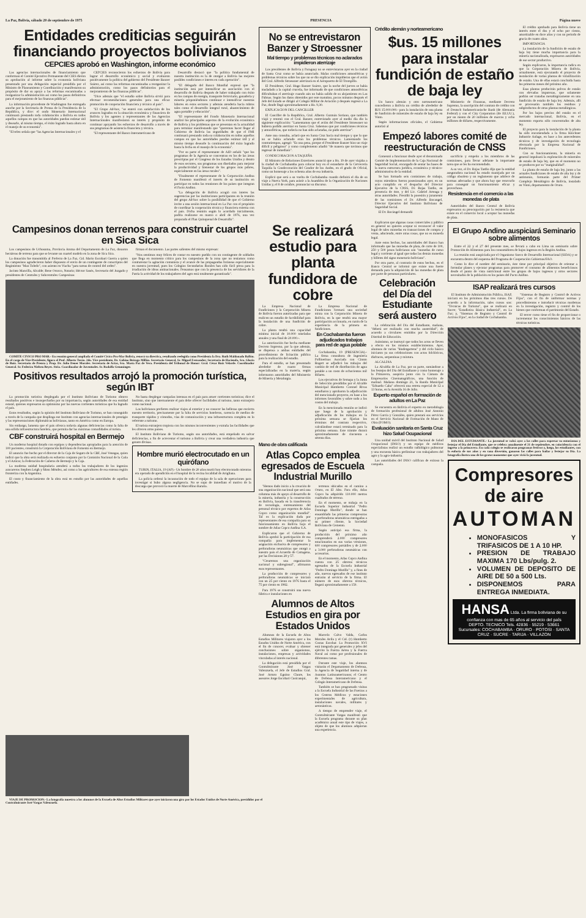La Paz, Bolivia, sábado 20 de septiembre de 1975 PRESENCIA Página nueve
Entidades crediticias seguirán financiando proyectos bolivianos
CEPCIES aprobó en Washington, informe económico
Las agencias internacionales de financiamiento que conforman el Comité Ejecutivo Permanente del CIES dieron su aprobación al informe sobre la economía boliviana presentado por una delegación especial presidida por el Ministro de Planeamiento y Coordinación y manifestaron su propósito de dar su apoyo a las reformas encaminadas a reorganizar la administración así como los pasos definitivos para el mejoramiento de las finanzas públicas".
La información procedente de Washington fue entregada anoche por la Secretaría de Prensa de la Presidencia de la República, y dice: el ondo Monetario Internacional continuará prestando toda colaboración a Bolivia en todos aquellos campos en que las autoridades puedan estimar útil y desearle, al mismo tiempo, el éxito logrado hasta ahora en el manejo de su economía".
"El telex señala que "las Agencias Internacionales y el
CEPCIES reconocieron los esfuerzos de Bolivia para lograr el desarrollo económico y social y evaluaron positivamente la política del gobierno del Presidente Banzer Suárez, así como las reformas encaminadas a reorganizar la administración, como los pasos definitorios para el mejoramiento de las finanzas públicas".
"Dice además que "el estudio sobre Bolivia sirvió para efectuar recomendaciones generales para una eficaz promoción de cooperación financiera y técnico al país".
"El Grupo Ad-hoc, "se enteró con satisfacción de los avances logrados en la situación económica y financiera de Bolivia y los agentes y representantes de las Agencias Internacionales manifestaron su interés y propósito de continuar apoyando los esfuerzos de desarrollo a través de sus programas de asistencia financiera y técnica.
"El representante del Banco Interamericano de
Desarrollo destacó que "la política fundamental de nuestra institución es la de otorgar a Bolivia las mejores posibles condiciones e interes en cada operación".
"El delegado del Banco Mundial expresó que "la institución está por intensificar su asociación con el desarrollo de Bolivia después de haber trabajado con éxito en los campos de energía, transporte ferroviario, ganadería y minería proponiéndonos continuar e intensificar nuestras labores en estos sectores y además atendería hacia rubros tales como el desarrollo integral rural, abastecimiento de agua portable y educación".
"El representante del Fondo Monetario Internacional analizó los principales aspectos de la evolución económica de Bolivia y los problemas que se presentan en la actualidad para terminar manifestando que "queremos hacer llegar al Gobierno de Bolivia las seguridades de que el FMI continuará prestando toda su colaboración en todos aquellos campos en que las autoridades puedan estimar útil y al mismo tiempo desearle la continuación del éxito logrado hasta la fecha en el manejo de la economía".
"Por su parte el representante de AID señaló "que los programas de la Agencia se concentran en los de las áreas prescriptas por el Congreso de los Estados Unidos y dentro de esos sectores, sus programas son diseñados para mejorar la productividad y bienestar de los grupos más pobres, especialmente en las áreas rurales".
"Finalmente el representante de la Corporación Andina de Fomento manifestó el interés de su institución en participar en todos las reuniones de los países que integran el Pacto Andino.
"La delegación de Bolivia acogió con interes las sugerencias por las instituciones participantes en la reunión del grupo Ad-hoc sobre la posibilidad de que el Gobierno invite a una sesión internacional en La Paz con el propósito de coordinar la cooperación técnica y financiera externa con el país. Dicha reunión según lo acordado inicialmente, podría realizarse en marzo o abril de 1976, una vez preparado el Plan Quinquenal de Desarrollo".
Campesinos donan terrenos para construir cuartel en Sica Sica
Los campesinos de Uchusuma, Provincia Aroma del Departamento de La Paz, donaron hectáreas de terreno para que se levante un cuartel modelo en la zona de Sica Sica.
La donación fue transmitida al Prefecto de La Paz, Cnl. Mario Escobari Guerra a quien los campesinos agradecieron haber dispuesto el envío de un contingente de conscriptos del Regimiento "Max Toledo", con asiento en Viacha "para tareas de control del orden".
Jacinto Mancilla, Alcalde; Rene Orozco, Notario; Héctor Sanés, Secretario del Juzgado y presidentes de Centrales y Subcentrales Campesinas
firman el documento. Las partes salientes del mismo expresan:
"Nos sentimos muy felices de contar en nuestro pueblo con un contingente de soldados que llega en momento crítico para los campesinos de la zona que no teníamos como contrarestar la agitación comunista y el avance de las propagandas foráneas especialmente en nuestra juventud, pues los Colegios Secundarios Rurales han sido fácil presa para la irradiación de ideas antinacionales. Pensamos que con la presencia de los servidores de la Patria la actividad de los trabajadores del agro está totalmente garantizada".
COMITE CIVICO PRO MAR.- En reunión general ampliada el Comité Cívico Pro-Mar Bolivia, renovó su directiva, resultando reelegida como Presidenta la Dra. Ruth Maldonado Ballón. En el cargo de Vice-Presidente, figura el Prof. Alberto Terán. 2do. Vice presidente, Dr. Gabino Beizaga Millán. Secretario General, Sr. Miguel Fernandez; Secretaria de Hacienda, Sra. Gloria de Ruiz. Secretario de Prensa y Prop. Dr. Julio Deuer Morales. Secretaria de Actas, Sra. María Paz de Vera. Presidenta del Tribunal de Honor: Gral. César Ruiz Velarde. Coordinador General. Sr. Federico Nielsen Reyes. Strio. Coordinador de Juventudes. Sr. Rodolfo Gemminger.
Positivos resultados arrojó la promoción turística, según IBT
La promoción turística desplegada por el Instituto Boliviano de Turismo obtuvo resultados positivos e insospechados por su importancia, según autoridades de esa entidad estatal, quienes expresaron su optimismo por las nuevas corrientes turísticas que ha logrado el país.
Estos resultados, según la opinión del Instituto Boliviano de Turismo, se han conseguido a través de la campaña que despliega ese Instituto con agencias internacionales de prestigio y las representaciones diplomáticas bolivianas, tanto en América como en Europa.
Sin embargo, lamenta que el país ofrezca todavía algunas deficiencias como la falta de una sólida infraestructura hotelera, que permita dar las máximas comodidades al turista.
CBF construirá hospital en Bermejo
Un moderno hospital dotado con equipos y dependencias apropiados para la atención de 100 pacientes, construirá la Corporación Boliviana de Fomento en Bermejo.
El anuncio fue hecho por el director de la Caja de Seguro de la CBF, José Venegas, quien indicó que la obra será realizada en esfuerzo conjunto por la Comisión Nacional de la Caña y el Azúcar, la Federación de Cañeros de Bermejo y la Caja.
La moderna unidad hospitalaria atenderá a todos los trabajadores de los ingenios azucareros Stephen Leigh y Moto Méndez, así como a los agricultores de esa extensa región fronteriza con la Argentina.
El costo y financiamiento de la obra está en estudio por las autoridades de aquellas entidades.
No basta desplegar campañas intensas en el país para atraer corrientes turísticas; dice el Instituto, sino que internamente el país debe ofrecer facilidades al turismo, tanto extranjero como nacional.
Los bolivianos prefieren realizar viajes al exterior y no conocer las bellezas que encierra nuestro territorio, precisamente por la falta de servicios hoteleros, carencia de medios de transporte rápidos y cómodos, vías de comunicación y una infraestructura completa en lo referente a turismo.
El turista extranjero tropieza con los mismos inconvenientes y extraña las facilidades que les ofrecen otros países.
El Instituto Boliviano de Turismo, según sus autoridades, está empeñado en salvar deficiencias, a fin de acrecentar el turismo a Bolivia y crear una verdadera industria que genere divisas.
Hombre murió electrocutado en un quirófano
TURIN, ITALIA, 19 (AP).- Un hombre de 20 años murió hoy electrocutado mientras era operado de apendicitis en el hospital de la vecina localidad de Avigliana.
La policía ordenó la incautación de todo el equipo de la sala de operaciones para investigar si hubo alguna negligencia. No se supo de inmediato el motivo de la descarga que provocó la muerte de Marcellino Baratta.
No se entrevistaron Banzer y Stroessner
Mal tiempo y problemas técnicos no aclarados impidieron aterrizaje
Los presidentes de Bolivia y Paraguay no se entrevistaron ayer en la ciudad de Santa Cruz como se había anunciado. Malas condiciones atmosféricas y problemas técnicos sobre los que no se dio explicación impidieron que el avión del Gral. Alfredo Stroessner aterrizará en el Aeropuerto de El Trompillo.
El Presidente, Gral. Hugo Banzer Suárez, que la noche del jueves se había trasladado a la capital cruceña, fue informado de que condiciones atmosféricas dificultaban el aterrizaje cuando aún no había salido de su alojamiento en Las Palmas. Según los datos obtenidos por este matutino, pocos minutos después el Jefe del Estado se dirigió al Colegio Militar de Aviación y después regresó a La Paz, donde llegó aproximadamente a Hs. 9,30.
EXPLICACION DEL CANCILLER
El Canciller de la República, Gral. Alberto Guzmán Soriano, que también viajó y retornó con el Gral. Banzer, entrevistado ayer al medio día dio la siguiente explicación: "Lamentamos que el avión del Presidente Stroessner no hubiera podido aterrizar en Santa Cruz. Sabemos que por condiciones técnicas y atmosféricas, que todavía no han sido aclaradas, no pudo aterrizar".
Ante una consulta, aclaró que en Santa Cruz hacía mal tiempo y que lo que no se había aclarado eran los problemas técnicos. Lamentando los contratiempos, agregó: "Es una pena, porque el Presidente Banzer hizo un viaje difícil y peligroso" y como complemento añadió "de manera que tuvimos que regresar de inmediato".
CONDECORACION A TAQUIÑA
El Ministro de Relaciones Exteriores anunció que a Hs. 19 de ayer viajaba a la ciudad de Cochabamba para colocar hoy en el estandarte de la Cervecería Taquiña la Condecoración del Condor de los Andes, en el grado de Oficial, como un homenaje a los ochenta años de esa industria.
Explicó que será a su vuelta de Cochabamba cuando definirá el día de su viaje a Nueva York, para asistir a la Asamblea de la Organización de Naciones Unidas y, el 8 de octubre, pronunciar su discurso.
Crédito alemán y norteamericano
$us. 15 millones para instalar fundición de estaño de baja ley
Un banco alemán y otro norteamericano concedieron a Bolivia un crédito de alrededor de $US 15.000.000.- para la instalación de una planta de fundición de minerales de estaño de baja ley en Vinto.
Según informaciones oficiales, el Gobierno autorizó al
Ministerio de Finanzas, mediante Decreto Supremo, la suscripción del contrato de crédito con el Deutsch Sudamericanische Bank (de Alemania Federal) y con el City Corporation (de EE.UU.), por un monto de 20 millones de marcos y ocho millones de dólares, respectivamente.
Empezó labores comité de reestructuración de CNSS
Comenzó a funcionar desde ayer el denominado Comité de Implementación de la Caja Nacional de Seguridad Social, encargado de sentar las bases de la nueva estructura jurídica, económica y técnico-administrativa de la entidad.
Se han formado seis comisiones de trabajo, cuyos miembros fueron posesionados ayer, en un acto cumplido en el despacho del Director Ejecutivo de la CNSS, Dr. Rojas Tardio, en presencia de éste, y del Lic. Gabriel Arteaga y otras autoridades. Presidió la posesión y juramento de las comisiones el Dr. Alfredo Bocangel, Director Ejecutivo del Instituto Boliviano de Seguridad Social.
El Dr. Bocángel demandó
sacrificio y empeño a los miembros de las comisiones, para llevar adelante la importante tarea que se les ha encomendado.
A su vez, el Dr. Rojas Tardio dijo que la entidad aseguradora nacional ha estado manejada por un código obsoleto y un reglamento que adolece de normas adecuadas y que ahora hay que renovarlo para conseguir un funcionamiento eficaz y provechoso.
Resistencia en el comercio a las monedas de plata
Autoridades del Banco Central de Bolivia expresaron su preocupación por la resistencia que existe en el comercio local a aceptar las monedas de plata.
El crédito aprobado para Bolivia tiene un interés entre el dos y el ocho por ciento, amortizable en doce años y con un período de gracia de cuatro años.
IMPORTANCIA
La instalación de la fundición de estaño de baja ley tiene mucha importancia para la minería nacionalizada, expresaron autoridades de ese sector productivo.
Según explicaron, la importancia radica en que la Corporación Minera de Bolivia, actualmente, está ejecutando el proyecto de instalación de varias plantas de volatilización de estaño. Una de ellas estará concluida hasta los primeros meses del próximo año.
Esas plantas producirán polvos de estaño con elevadas impurezas, que solamente podrán ser tratadas metalúrgicamente en una fundición de estaño de baja ley. Además, allí se procesarán también los residuos y subproductos de otras plantas metalúrgicas.
Por los bajos precios del estaño en el mercado internacional, Bolivia, en el momento exporta sólo concentrados de alta ley.
El proyecto para la instalación de la planta ha sido encomendada a la firma Klockner Industrie Anlage, en base a los antecedentes técnicos y de investigación de tecnología efectuada por la Empresa Nacional de Fundiciones.
Con su funcionamiento, la minería en general impulsará la explotación de minerales de estaño de baja ley, que en el momento no se producen por su "marginalidad".
La planta de estaño de baja ley, junto a las actuales fundiciones de estaño de alta ley y de antimonio, formarán parte del Primer Complejo Metalúrgico de Bolivia, instalado en Vinto, departamento de Oruro.
Se realizará estudio para planta fundidora de cobre
La Empresa Nacional de Fundiciones y la Corporación Minera de Bolivia fueron autorizadas para que realicen un estudio de factibilidad para la instalación de una fundición de cobre.
La planta tendrá una capacidad mínima inicial de 10.000 toneladas anuales y una final de 20.000.-.
La autorización fue hecha mediante Decreto Supremo, por la que además, se dispensa a ambas entidades del procedimiento de licitación pública para la realización del estudio.
Para el estudio, se han presentado alrededor de cuatro firmas especializadas en la materia, según informaron autoridades del Ministerio de Minería y Metalurgia.
La Empresa Nacional de Fundiciones formará una sociedad mixta con la Corporación Minera de Bolivia, en la que tendrá una mayor participación accionaria, en razón de la experiencia de la primera en fundiciones.
En Cochabamba fueron adjudicados trabajos para red de agua potable
Cochabamba, 19 (PRESENCIA).- La firma consultora de Ingeniería Pollinerinas Asociada con Cinton Bogert se adjudicó los trabajos del cambio de red de distribución de agua potable a un costo de ochocientos mil dólares.
Los ejecutivos de Semapa y la Junta de Selección presididos por el Alcalde Municipal Humberto Coronel Rivas estudiaron y aprobaron la adjudicación del mencionado proyecto, en base a los informes favorables y sobre todo a los costos del trabajo.
En la mencionada reunión se indicó que luego de la aprobación y adjudicación de los trabajos en la próxima semana se fijarían los términos del contrato respectivo, calculándose estará terminado para la próxima semana. Este trámite durará aproximadamente de cincuenta a setenta días.
Mano de obra calificada
Atlas Copco emplea egresados de Escuela Industrial Murillo
"Hemos dado inicio a la creación de una organización nacional que será una columna más de apoyo al desarrollo de la minería, industria y la construcción en Bolivia, basada en la transferencia de tecnología, entrenamiento del personal técnico por expertos de Atlas Copco como organización mundial". Tal es la explicación dada por representantes de esa compañía para su funcionamiento en Bolivia bajo el nombre de Atlas Copco Andina S.A.
Explicaron que el Gobierno de Bolivia aprobó la participación de esa compañía para implementar la asignación exclusiva de compresores y perforadoras neumáticas que otorgó a nuestro país el Acuerdo de Cartagena, por las Decisiones 28 y 57.
"Crearemos una organización nacional y subregional", afirmaron esos representantes.
La producción de compresores y perforadoras neumáticas se iniciará con un 25 por ciento en 1976 hasta el 75 por ciento en 1982.
Para 1976 se construirá una nueva fábrica e instalaciones en
terrenos ubicados en el camino a Oruro, en El Alto. Para ello, Atlas Copco ha adquirido 110.000 metros cuadrados de terreno.
En el momento, se trabaja en la Escuela Superior Industrial "Pedro Domingo Murillo", donde se han ensamblado las primeras compresoras y perforadoras neumáticas entregadas a su primer cliente, la Sociedad Boliviana de Cemento.
Según anticipó esa firma, la producción del próximo año comprenderá 2.000 compresores estacionarios en sus varias versiones, 600 compresores portátiles y de 2.000 a 3.000 perforadoras neumáticas con accesorios.
En el momento, Atlas Copco Andina cuenta con 25 obreros técnicos egresados de la Escuela Industrial "Pedro Domingo Murillo" y, a fines de año, nuevos egresados de ese instituto entrarán al servicio de la firma. El número de esos obreros técnicos, llegará aproximadamente a 150.
Alumnos de Altos Estudios en gira por Estados Unidos
Alumnos de la Escuela de Altos Estudios Militares viajaron ayer a los Estados Unidos de Norte América, con el fin de conocer, evaluar y obtener conclusiones sobre organismos, instalaciones, empresas y actividades vinculadas al interés nacional.
La delegación está presidida por el Contralmirante José Vargas Valenzuela, el Jefe de Estudios Gral. José Arturo Eguino Claure, los asesores Jorge Escobari Cusicanqui,
Marcelo Calvo Valda, Carlos Morales Avila y el Cnl. (r) Humberto Costas Escobar. La Promoción XVI está integrada por generales y jefes del ejército la Fuerza Aérea y la Fuerza Naval así como por profesionales de diferentes ramas.
Durante este viaje, los alumnos visitarán el Departamento de Defensa, la Agencia de Seguridad interna y de Asuntos Latinoamericanos; el Centro de Defensa Interamericano y el Colegio Interamericano de Defensa.
También se han programado visitas a la Escuela Industrial de las Fuerzas a los Centros Médicos y estaciones experimentales de agricultura, instalaciones navales, militares y aeronáuticas.
A tiempo de emprender viaje, el Contralmirante Vargas manifestó que la Escuela programa durante su plan académico anual este tipo de viajes, a objeto de que los alumnos adquieran una experiencia.
Explicaron que algunas casas comerciales y público en general no quieren aceptar ni reconocer el valor legal de tales monedas en transacciones de compra y venta, aduciendo, entre otras cosas, que no es moneda legal.
Ante estos hechos, las autoridades del Banco han informado que las monedas de plata, de corte de 100, 250 y 500 pesos bolivianos son "monedas de curso legal y corriente al igual que todas las demás monedas y billetes del signo monetario boliviano".
Por otra parte, al contrario de estos hechos, en el Banco Central se informó que existe una fuerte demanda para la adquisición de las monedas de plata por parte de personas particulares.
Celebración del Día del Estudiante será austero
La celebración del Día del Estudiante, mañana, "deberá ser realizado con mucha austeridad", de acuerdo a circulares emitidos por la Dirección Distrital de Educación.
Asimismo, se instruyó que todos los actos se lleven a efecto en los mismos establecimientos. Ayer, alumnos de varios "kindergartens" y del ciclo básico iniciaron ya sus celebraciones con actos folclóricos, disfraces, serpentinas y mixtura.
ALCALDIA
La Alcaldía de La Paz, por su parte, sumándose a los festejos del Día del Estudiante y como homenaje a la Primavera, auspicia junto con la Cámara de Empresarios Cinematográficos, una función de matinal. Mañana domingo 21, la Banda Municipal "Eduardo Caba" ofrecerá una retreta especial de 12 a 13 horas, en la Avenida 16 de Julio.
Experto español en formación de adultos en La Paz
Se encuentra en Bolivia el experto en metodología de formación profesional de adultos José Antonio Pérez García y Gonzáles, quien prestará sus servicios en el Servicio Nacional de Formación de Mano de Obra (FOMO).
Evaluación sanitaria en Santa Cruz hizo Salud Ocupacional
Una unidad móvil del Instituto Nacional de Salud Ocupacional (INSO) y un equipo de médicos especialistas realizó un estudio radiológico pulmonar y una encuesta básica preliminar con trabajadores del agro y la agro-industria.
Las autoridades del INSO califican de exitoso la campaña.
El Grupo Andino auspiciará Seminario sobre alimentos
Entre el 22 y el 27 del presente mes, se llevará a cabo en Lima un seminario sobre Promoción de Alimentos para los consumidores de bajos ingresos en la Región Andina.
La reunión está auspiciada por el Organismo Sueco de Desarrollo Internacional (SIDA) y se encuentra dentro del esquema del Programa de Cooperación Gobiernos/FAO.
Como lo dice el nombre del seminario, éste tiene por principal objetivo de orientar a formular planes y ejecutar programas para promover el consumo de alimentos beneficiosos desde el punto de vista nutricional entre los grupos de bajos ingresos y otros sectores necesitados de la población en los países del Pacto Andino.
ISAP realizará tres cursos
El Instituto de Administración Pública, ISAP, iniciará en los próximos días tres cursos. De acuerdo a la información, tales cursos son: "Técnicas de Turismo", que se realizará en Sucre; "Estadística Básica Industrial", en La Paz; y, "Sistemas de Registro y Control de Activos Fijos", en la ciudad de Cochabamba.
"Sistemas de Registro y Control de Activos Fijos", con el fin de uniformar normas y procedimientos e introducir técnicas modernas en la investigación, registro y control de los bienes que conforman el patrimonio del Estado.
El tercer curso tiene el fin de proporcionar o incrementar los conocimientos básicos de las técnicas turísticas.
DIA DEL ESTUDIANTE.- La juventud se volcó ayer a las calles para expresar su entusiasmo y festejar el Día del Estudiante, que se celebra anualmente el 21 de septiembre, en coincidencia con el ingreso a la primavera. En cada colegio se realizaron programas festivos y, luego, los estudiantes, con la euforia de sus años y en sana diversión, ganaron las calles para bailar y festejar su Día. La fotografía ilustra uno de los gratos momentos que ayer vivió la juventud.
Compresores de aire
AUTOMAN
MONOFASICOS Y TRIFASICOS DE 1 A 10 HP.
PRESION DE TRABAJO MAXIMA 170 Lbs/pulg. 2.
VOLUMEN DE DEPOSITO DE AIRE DE 50 a 500 Lts.
DISPONEMOS PARA ENTREGA INMEDIATA.
HANSA Ltda. La firma boliviana de su confianza con mas de 65 años al servicio del país
DEPTO. TECNICO Tels. 42836 · 55219 · 53661
Sucursales: COCHABAMBA · ORURO · POTOSI · SANTA CRUZ · SUCRE · TARIJA · VILLAZON
VIAJE DE PROMOCION.- La fotografía muestra a los alumnos de la Escuela de Altos Estudios Militares que ayer iniciaron una gira por los Estados Unidos de Norte América, presididos por el Contralmirante José Vargas Valenzuela.